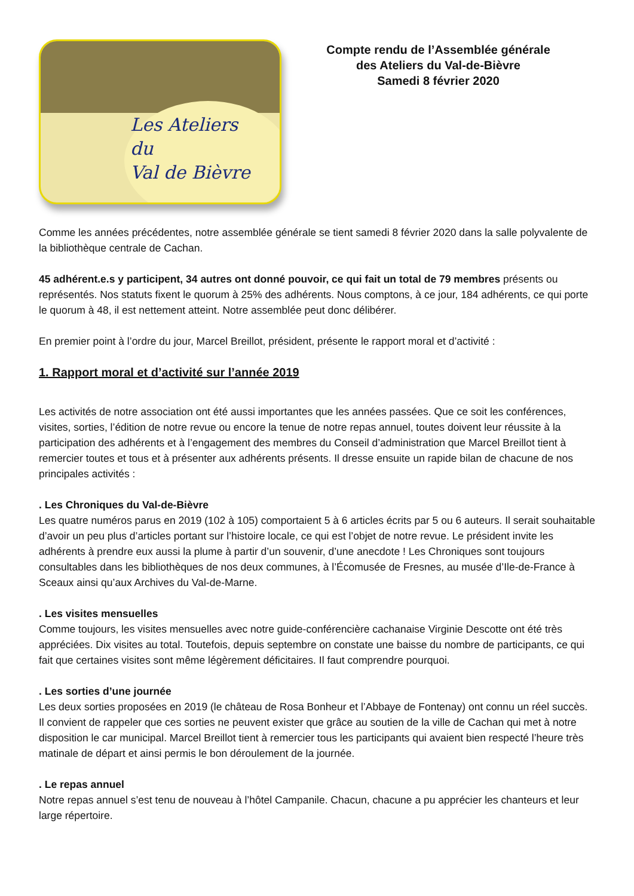Les Ateliers
du
Val de Bièvre
Compte rendu de l’Assemblée générale
des Ateliers du Val-de-Bièvre
Samedi 8 février 2020
Comme les années précédentes, notre assemblée générale se tient samedi 8 février 2020 dans la salle polyvalente de la bibliothèque centrale de Cachan.
45 adhérent.e.s y participent, 34 autres ont donné pouvoir, ce qui fait un total de 79 membres présents ou représentés. Nos statuts fixent le quorum à 25% des adhérents. Nous comptons, à ce jour, 184 adhérents, ce qui porte le quorum à 48, il est nettement atteint. Notre assemblée peut donc délibérer.
En premier point à l’ordre du jour, Marcel Breillot, président, présente le rapport moral et d’activité :
1. Rapport moral et d’activité sur l’année 2019
Les activités de notre association ont été aussi importantes que les années passées. Que ce soit les conférences, visites, sorties, l’édition de notre revue ou encore la tenue de notre repas annuel, toutes doivent leur réussite à la participation des adhérents et à l’engagement des membres du Conseil d’administration que Marcel Breillot tient à remercier toutes et tous et à présenter aux adhérents présents. Il dresse ensuite un rapide bilan de chacune de nos principales activités :
. Les Chroniques du Val-de-Bièvre
Les quatre numéros parus en 2019 (102 à 105) comportaient 5 à 6 articles écrits par 5 ou 6 auteurs. Il serait souhaitable d’avoir un peu plus d’articles portant sur l’histoire locale, ce qui est l’objet de notre revue. Le président invite les adhérents à prendre eux aussi la plume à partir d’un souvenir, d’une anecdote ! Les Chroniques sont toujours consultables dans les bibliothèques de nos deux communes, à l’Écomusée de Fresnes, au musée d’Ile-de-France à Sceaux ainsi qu’aux Archives du Val-de-Marne.
. Les visites mensuelles
Comme toujours, les visites mensuelles avec notre guide-conférencière cachanaise Virginie Descotte ont été très appréciées. Dix visites au total. Toutefois, depuis septembre on constate une baisse du nombre de participants, ce qui fait que certaines visites sont même légèrement déficitaires. Il faut comprendre pourquoi.
. Les sorties d’une journée
Les deux sorties proposées en 2019 (le château de Rosa Bonheur et l’Abbaye de Fontenay) ont connu un réel succès. Il convient de rappeler que ces sorties ne peuvent exister que grâce au soutien de la ville de Cachan qui met à notre disposition le car municipal. Marcel Breillot tient à remercier tous les participants qui avaient bien respecté l’heure très matinale de départ et ainsi permis le bon déroulement de la journée.
. Le repas annuel
Notre repas annuel s’est tenu de nouveau à l’hôtel Campanile. Chacun, chacune a pu apprécier les chanteurs et leur large répertoire.